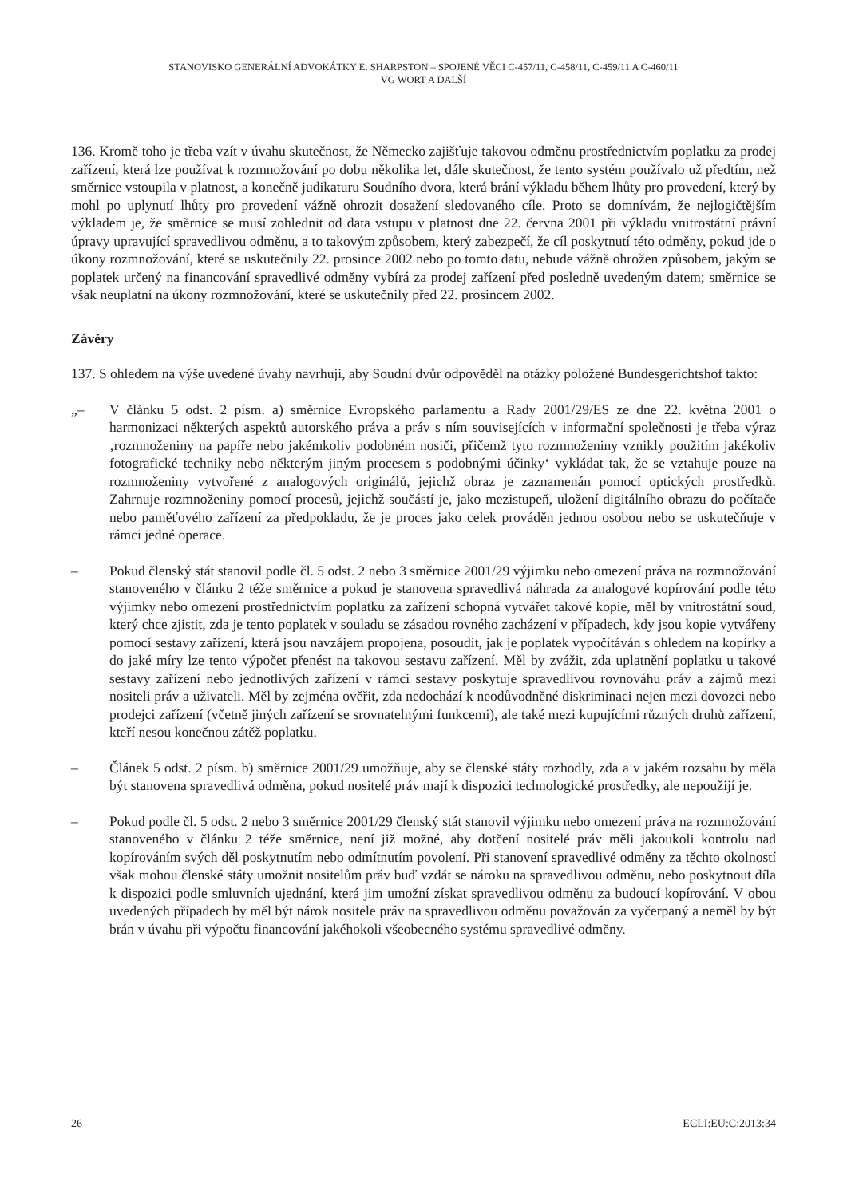STANOVISKO GENERÁLNÍ ADVOKÁTKY E. SHARPSTON – SPOJENÉ VĚCI C-457/11, C-458/11, C-459/11 A C-460/11
VG WORT A DALŠÍ
136. Kromě toho je třeba vzít v úvahu skutečnost, že Německo zajišťuje takovou odměnu prostřednictvím poplatku za prodej zařízení, která lze používat k rozmnožování po dobu několika let, dále skutečnost, že tento systém používalo už předtím, než směrnice vstoupila v platnost, a konečně judikaturu Soudního dvora, která brání výkladu během lhůty pro provedení, který by mohl po uplynutí lhůty pro provedení vážně ohrozit dosažení sledovaného cíle. Proto se domnívám, že nejlogičtějším výkladem je, že směrnice se musí zohlednit od data vstupu v platnost dne 22. června 2001 při výkladu vnitrostátní právní úpravy upravující spravedlivou odměnu, a to takovým způsobem, který zabezpečí, že cíl poskytnutí této odměny, pokud jde o úkony rozmnožování, které se uskutečnily 22. prosince 2002 nebo po tomto datu, nebude vážně ohrožen způsobem, jakým se poplatek určený na financování spravedlivé odměny vybírá za prodej zařízení před posledně uvedeným datem; směrnice se však neuplatní na úkony rozmnožování, které se uskutečnily před 22. prosincem 2002.
Závěry
137. S ohledem na výše uvedené úvahy navrhuji, aby Soudní dvůr odpověděl na otázky položené Bundesgerichtshof takto:
„– V článku 5 odst. 2 písm. a) směrnice Evropského parlamentu a Rady 2001/29/ES ze dne 22. května 2001 o harmonizaci některých aspektů autorského práva a práv s ním souvisejících v informační společnosti je třeba výraz ‚rozmnoženiny na papíře nebo jakémkoliv podobném nosiči, přičemž tyto rozmnoženiny vznikly použitím jakékoliv fotografické techniky nebo některým jiným procesem s podobnými účinky‘ vykládat tak, že se vztahuje pouze na rozmnoženiny vytvořené z analogových originálů, jejichž obraz je zaznamenán pomocí optických prostředků. Zahrnuje rozmnoženiny pomocí procesů, jejichž součástí je, jako mezistupeň, uložení digitálního obrazu do počítače nebo paměťového zařízení za předpokladu, že je proces jako celek prováděn jednou osobou nebo se uskutečňuje v rámci jedné operace.
– Pokud členský stát stanovil podle čl. 5 odst. 2 nebo 3 směrnice 2001/29 výjimku nebo omezení práva na rozmnožování stanoveného v článku 2 téže směrnice a pokud je stanovena spravedlivá náhrada za analogové kopírování podle této výjimky nebo omezení prostřednictvím poplatku za zařízení schopná vytvářet takové kopie, měl by vnitrostátní soud, který chce zjistit, zda je tento poplatek v souladu se zásadou rovného zacházení v případech, kdy jsou kopie vytvářeny pomocí sestavy zařízení, která jsou navzájem propojena, posoudit, jak je poplatek vypočítáván s ohledem na kopírky a do jaké míry lze tento výpočet přenést na takovou sestavu zařízení. Měl by zvážit, zda uplatnění poplatku u takové sestavy zařízení nebo jednotlivých zařízení v rámci sestavy poskytuje spravedlivou rovnováhu práv a zájmů mezi nositeli práv a uživateli. Měl by zejména ověřit, zda nedochází k neodůvodněné diskriminaci nejen mezi dovozci nebo prodejci zařízení (včetně jiných zařízení se srovnatelnými funkcemi), ale také mezi kupujícími různých druhů zařízení, kteří nesou konečnou zátěž poplatku.
– Článek 5 odst. 2 písm. b) směrnice 2001/29 umožňuje, aby se členské státy rozhodly, zda a v jakém rozsahu by měla být stanovena spravedlivá odměna, pokud nositelé práv mají k dispozici technologické prostředky, ale nepoužijí je.
– Pokud podle čl. 5 odst. 2 nebo 3 směrnice 2001/29 členský stát stanovil výjimku nebo omezení práva na rozmnožování stanoveného v článku 2 téže směrnice, není již možné, aby dotčení nositelé práv měli jakoukoli kontrolu nad kopírováním svých děl poskytnutím nebo odmítnutím povolení. Při stanovení spravedlivé odměny za těchto okolností však mohou členské státy umožnit nositelům práv buď vzdát se nároku na spravedlivou odměnu, nebo poskytnout díla k dispozici podle smluvních ujednání, která jim umožní získat spravedlivou odměnu za budoucí kopírování. V obou uvedených případech by měl být nárok nositele práv na spravedlivou odměnu považován za vyčerpaný a neměl by být brán v úvahu při výpočtu financování jakéhokoli všeobecného systému spravedlivé odměny.
26 ECLI:EU:C:2013:34